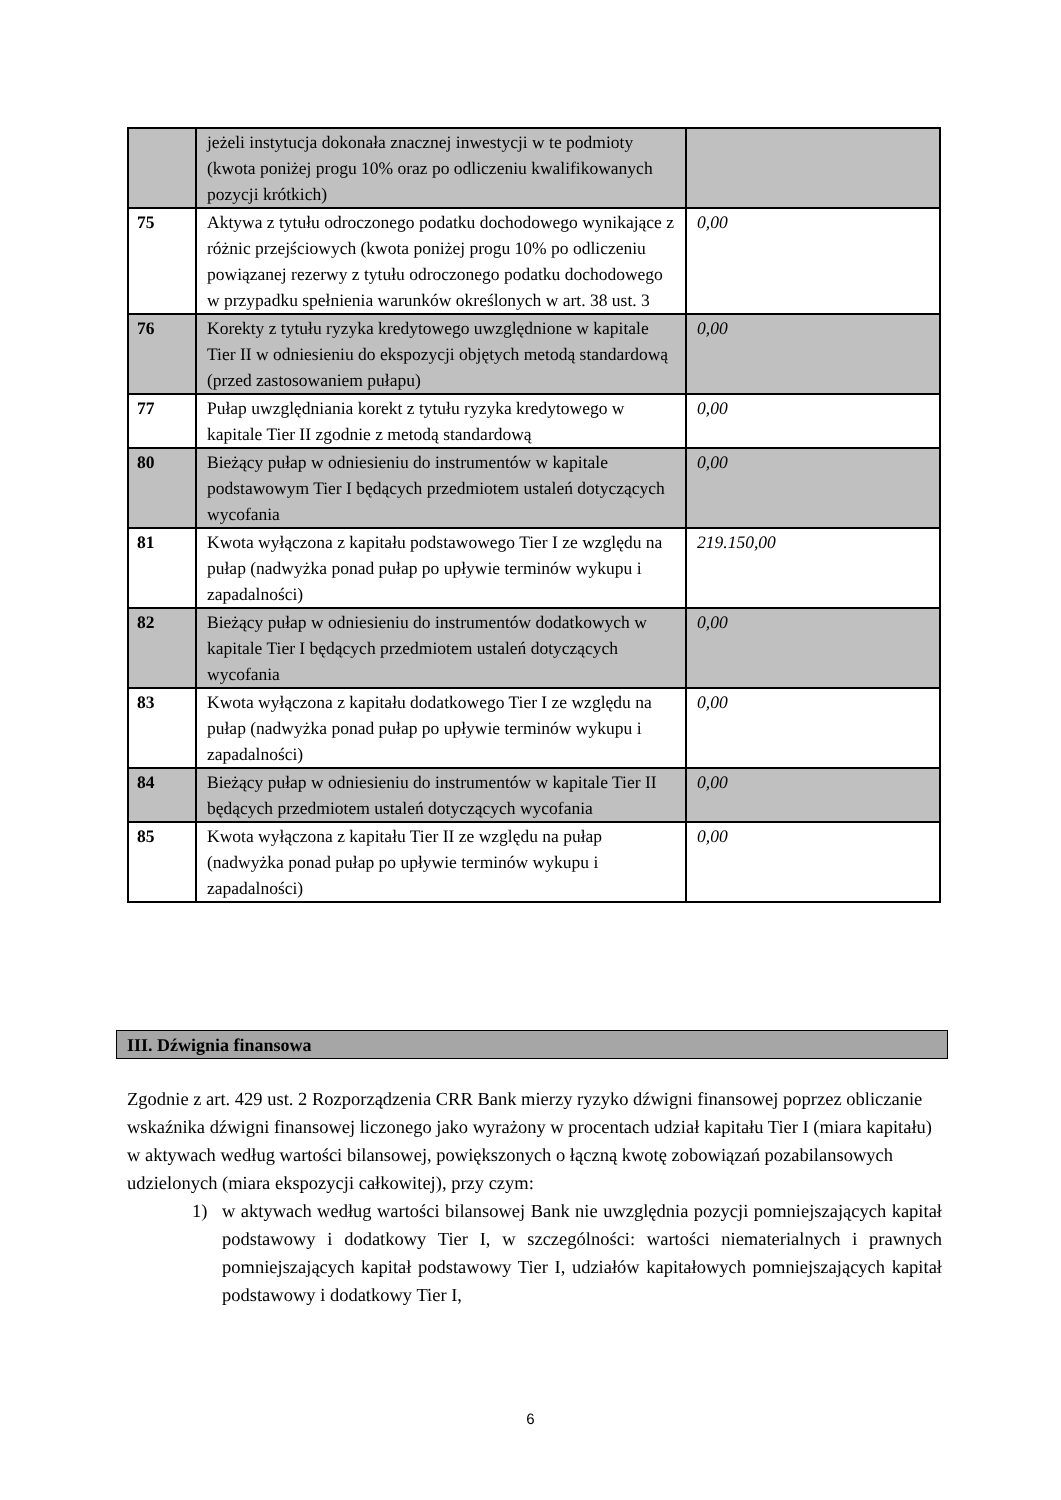| | jeżeli instytucja dokonała znacznej inwestycji w te podmioty (kwota poniżej progu 10% oraz po odliczeniu kwalifikowanych pozycji krótkich) | |
| 75 | Aktywa z tytułu odroczonego podatku dochodowego wynikające z różnic przejściowych (kwota poniżej progu 10% po odliczeniu powiązanej rezerwy z tytułu odroczonego podatku dochodowego w przypadku spełnienia warunków określonych w art. 38 ust. 3 | 0,00 |
| 76 | Korekty z tytułu ryzyka kredytowego uwzględnione w kapitale Tier II w odniesieniu do ekspozycji objętych metodą standardową (przed zastosowaniem pułapu) | 0,00 |
| 77 | Pułap uwzględniania korekt z tytułu ryzyka kredytowego w kapitale Tier II zgodnie z metodą standardową | 0,00 |
| 80 | Bieżący pułap w odniesieniu do instrumentów w kapitale podstawowym Tier I będących przedmiotem ustaleń dotyczących wycofania | 0,00 |
| 81 | Kwota wyłączona z kapitału podstawowego Tier I ze względu na pułap (nadwyżka ponad pułap po upływie terminów wykupu i zapadalności) | 219.150,00 |
| 82 | Bieżący pułap w odniesieniu do instrumentów dodatkowych w kapitale Tier I będących przedmiotem ustaleń dotyczących wycofania | 0,00 |
| 83 | Kwota wyłączona z kapitału dodatkowego Tier I ze względu na pułap (nadwyżka ponad pułap po upływie terminów wykupu i zapadalności) | 0,00 |
| 84 | Bieżący pułap w odniesieniu do instrumentów w kapitale Tier II będących przedmiotem ustaleń dotyczących wycofania | 0,00 |
| 85 | Kwota wyłączona z kapitału Tier II ze względu na pułap (nadwyżka ponad pułap po upływie terminów wykupu i zapadalności) | 0,00 |
III. Dźwignia finansowa
Zgodnie z art. 429 ust. 2 Rozporządzenia CRR Bank mierzy ryzyko dźwigni finansowej poprzez obliczanie wskaźnika dźwigni finansowej liczonego jako wyrażony w procentach udział kapitału Tier I (miara kapitału) w aktywach według wartości bilansowej, powiększonych o łączną kwotę zobowiązań pozabilansowych udzielonych (miara ekspozycji całkowitej), przy czym:
1) w aktywach według wartości bilansowej Bank nie uwzględnia pozycji pomniejszających kapitał podstawowy i dodatkowy Tier I, w szczególności: wartości niematerialnych i prawnych pomniejszających kapitał podstawowy Tier I, udziałów kapitałowych pomniejszających kapitał podstawowy i dodatkowy Tier I,
6